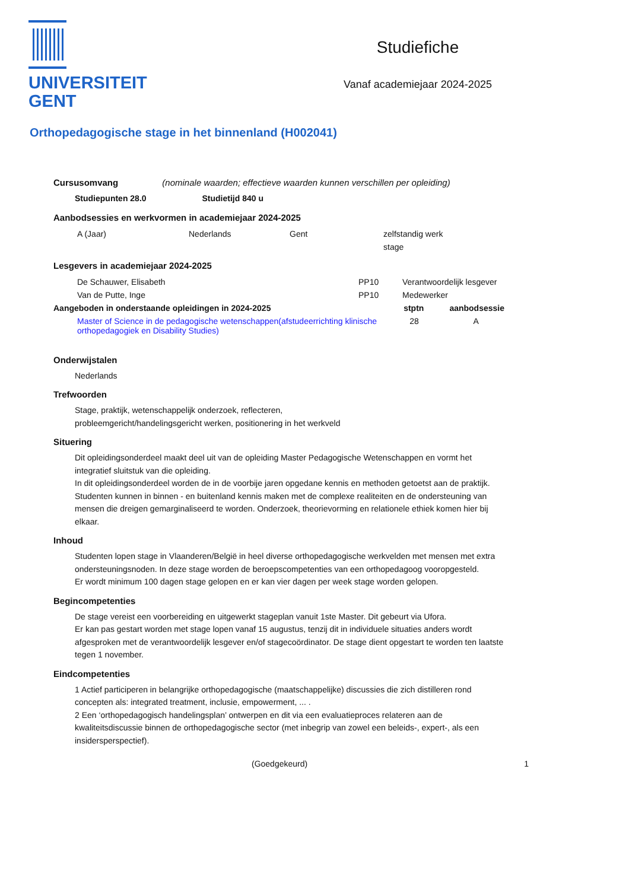UNIVERSITEIT
GENT
Studiefiche
Vanaf academiejaar 2024-2025
Orthopedagogische stage in het binnenland (H002041)
Cursusomvang (nominale waarden; effectieve waarden kunnen verschillen per opleiding)
Studiepunten 28.0 Studietijd 840 u
Aanbodsessies en werkvormen in academiejaar 2024-2025
| A (Jaar) | Nederlands | Gent | zelfstandig werk |
| | | | stage |
Lesgevers in academiejaar 2024-2025
| De Schauwer, Elisabeth | PP10 | Verantwoordelijk lesgever |
| Van de Putte, Inge | PP10 | Medewerker |
| Aangeboden in onderstaande opleidingen in 2024-2025 | stptn | aanbodsessie |
| --- | --- | --- |
| Master of Science in de pedagogische wetenschappen(afstudeerrichting klinische orthopedagogiek en Disability Studies) | 28 | A |
Onderwijstalen
Nederlands
Trefwoorden
Stage, praktijk, wetenschappelijk onderzoek, reflecteren,
probleemgericht/handelingsgericht werken, positionering in het werkveld
Situering
Dit opleidingsonderdeel maakt deel uit van de opleiding Master Pedagogische Wetenschappen en vormt het integratief sluitstuk van die opleiding.
In dit opleidingsonderdeel worden de in de voorbije jaren opgedane kennis en methoden getoetst aan de praktijk. Studenten kunnen in binnen - en buitenland kennis maken met de complexe realiteiten en de ondersteuning van mensen die dreigen gemarginaliseerd te worden. Onderzoek, theorievorming en relationele ethiek komen hier bij elkaar.
Inhoud
Studenten lopen stage in Vlaanderen/België in heel diverse orthopedagogische werkvelden met mensen met extra ondersteuningsnoden. In deze stage worden de beroepscompetenties van een orthopedagoog vooropgesteld.
Er wordt minimum 100 dagen stage gelopen en er kan vier dagen per week stage worden gelopen.
Begincompetenties
De stage vereist een voorbereiding en uitgewerkt stageplan vanuit 1ste Master. Dit gebeurt via Ufora.
Er kan pas gestart worden met stage lopen vanaf 15 augustus, tenzij dit in individuele situaties anders wordt afgesproken met de verantwoordelijk lesgever en/of stagecoördinator. De stage dient opgestart te worden ten laatste tegen 1 november.
Eindcompetenties
1 Actief participeren in belangrijke orthopedagogische (maatschappelijke) discussies die zich distilleren rond concepten als: integrated treatment, inclusie, empowerment, ... .
2 Een ‘orthopedagogisch handelingsplan’ ontwerpen en dit via een evaluatieproces relateren aan de kwaliteitsdiscussie binnen de orthopedagogische sector (met inbegrip van zowel een beleids-, expert-, als een insidersperspectief).
(Goedgekeurd) 1